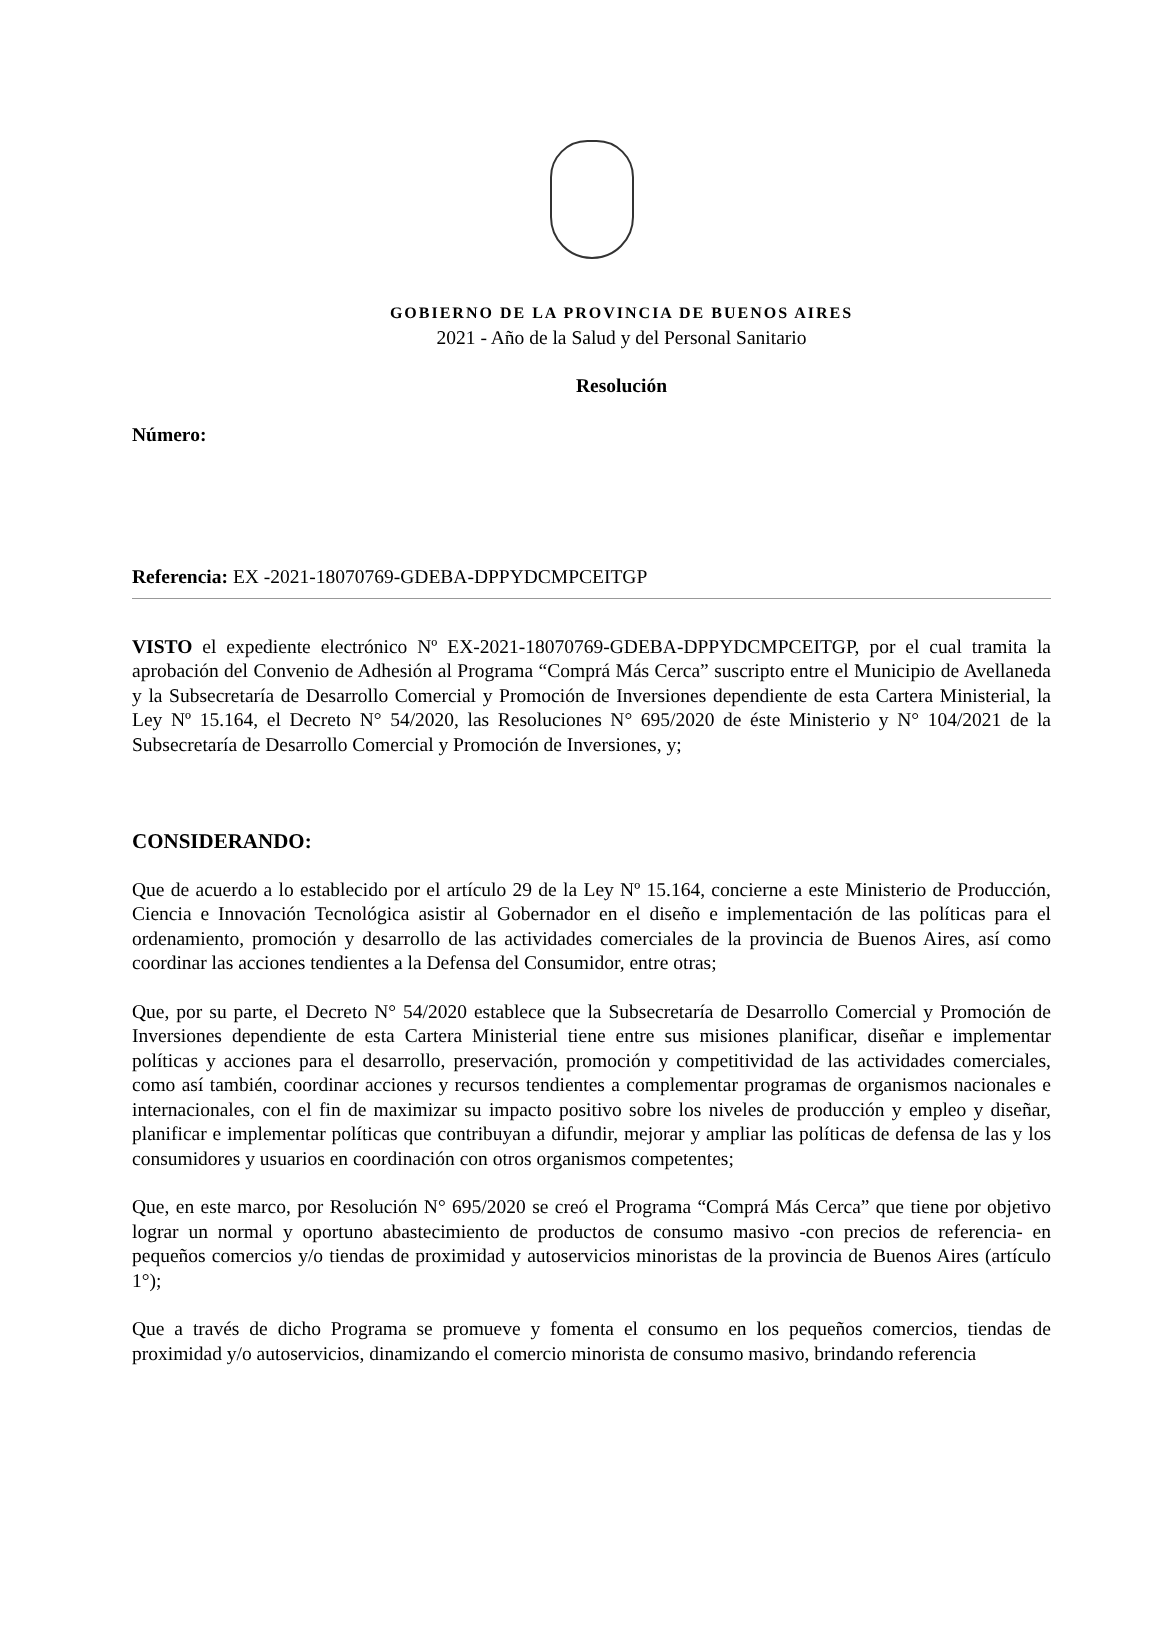GOBIERNO DE LA PROVINCIA DE BUENOS AIRES
2021 - Año de la Salud y del Personal Sanitario
Resolución
Número:
Referencia: EX -2021-18070769-GDEBA-DPPYDCMPCEITGP
VISTO el expediente electrónico Nº EX-2021-18070769-GDEBA-DPPYDCMPCEITGP, por el cual tramita la aprobación del Convenio de Adhesión al Programa “Comprá Más Cerca” suscripto entre el Municipio de Avellaneda y la Subsecretaría de Desarrollo Comercial y Promoción de Inversiones dependiente de esta Cartera Ministerial, la Ley Nº 15.164, el Decreto N° 54/2020, las Resoluciones N° 695/2020 de éste Ministerio y N° 104/2021 de la Subsecretaría de Desarrollo Comercial y Promoción de Inversiones, y;
CONSIDERANDO:
Que de acuerdo a lo establecido por el artículo 29 de la Ley Nº 15.164, concierne a este Ministerio de Producción, Ciencia e Innovación Tecnológica asistir al Gobernador en el diseño e implementación de las políticas para el ordenamiento, promoción y desarrollo de las actividades comerciales de la provincia de Buenos Aires, así como coordinar las acciones tendientes a la Defensa del Consumidor, entre otras;
Que, por su parte, el Decreto N° 54/2020 establece que la Subsecretaría de Desarrollo Comercial y Promoción de Inversiones dependiente de esta Cartera Ministerial tiene entre sus misiones planificar, diseñar e implementar políticas y acciones para el desarrollo, preservación, promoción y competitividad de las actividades comerciales, como así también, coordinar acciones y recursos tendientes a complementar programas de organismos nacionales e internacionales, con el fin de maximizar su impacto positivo sobre los niveles de producción y empleo y diseñar, planificar e implementar políticas que contribuyan a difundir, mejorar y ampliar las políticas de defensa de las y los consumidores y usuarios en coordinación con otros organismos competentes;
Que, en este marco, por Resolución N° 695/2020 se creó el Programa “Comprá Más Cerca” que tiene por objetivo lograr un normal y oportuno abastecimiento de productos de consumo masivo -con precios de referencia- en pequeños comercios y/o tiendas de proximidad y autoservicios minoristas de la provincia de Buenos Aires (artículo 1°);
Que a través de dicho Programa se promueve y fomenta el consumo en los pequeños comercios, tiendas de proximidad y/o autoservicios, dinamizando el comercio minorista de consumo masivo, brindando referencia